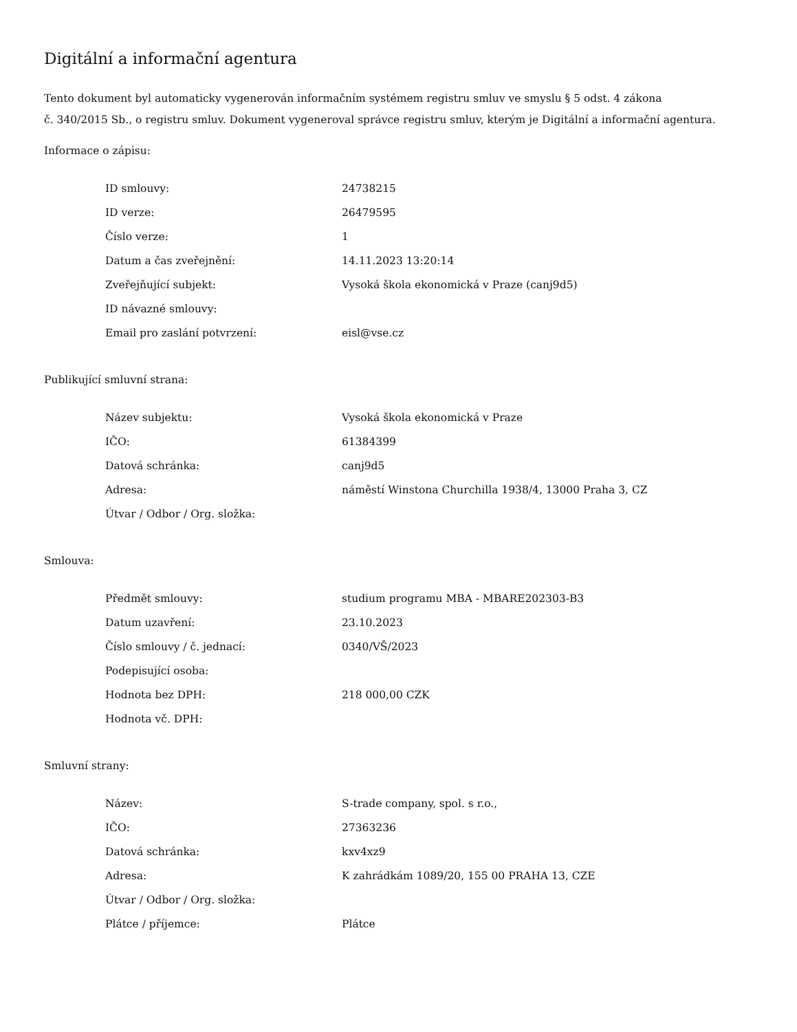Digitální a informační agentura
Tento dokument byl automaticky vygenerován informačním systémem registru smluv ve smyslu § 5 odst. 4 zákona
č. 340/2015 Sb., o registru smluv. Dokument vygeneroval správce registru smluv, kterým je Digitální a informační agentura.
Informace o zápisu:
| ID smlouvy: | 24738215 |
| ID verze: | 26479595 |
| Číslo verze: | 1 |
| Datum a čas zveřejnění: | 14.11.2023 13:20:14 |
| Zveřejňující subjekt: | Vysoká škola ekonomická v Praze (canj9d5) |
| ID návazné smlouvy: | |
| Email pro zaslání potvrzení: | eisl@vse.cz |
Publikující smluvní strana:
| Název subjektu: | Vysoká škola ekonomická v Praze |
| IČO: | 61384399 |
| Datová schránka: | canj9d5 |
| Adresa: | náměstí Winstona Churchilla 1938/4, 13000 Praha 3, CZ |
| Útvar / Odbor / Org. složka: | |
Smlouva:
| Předmět smlouvy: | studium programu MBA - MBARE202303-B3 |
| Datum uzavření: | 23.10.2023 |
| Číslo smlouvy / č. jednací: | 0340/VŠ/2023 |
| Podepisující osoba: | |
| Hodnota bez DPH: | 218 000,00 CZK |
| Hodnota vč. DPH: | |
Smluvní strany:
| Název: | S-trade company, spol. s r.o., |
| IČO: | 27363236 |
| Datová schránka: | kxv4xz9 |
| Adresa: | K zahrádkám 1089/20, 155 00 PRAHA 13, CZE |
| Útvar / Odbor / Org. složka: | |
| Plátce / příjemce: | Plátce |